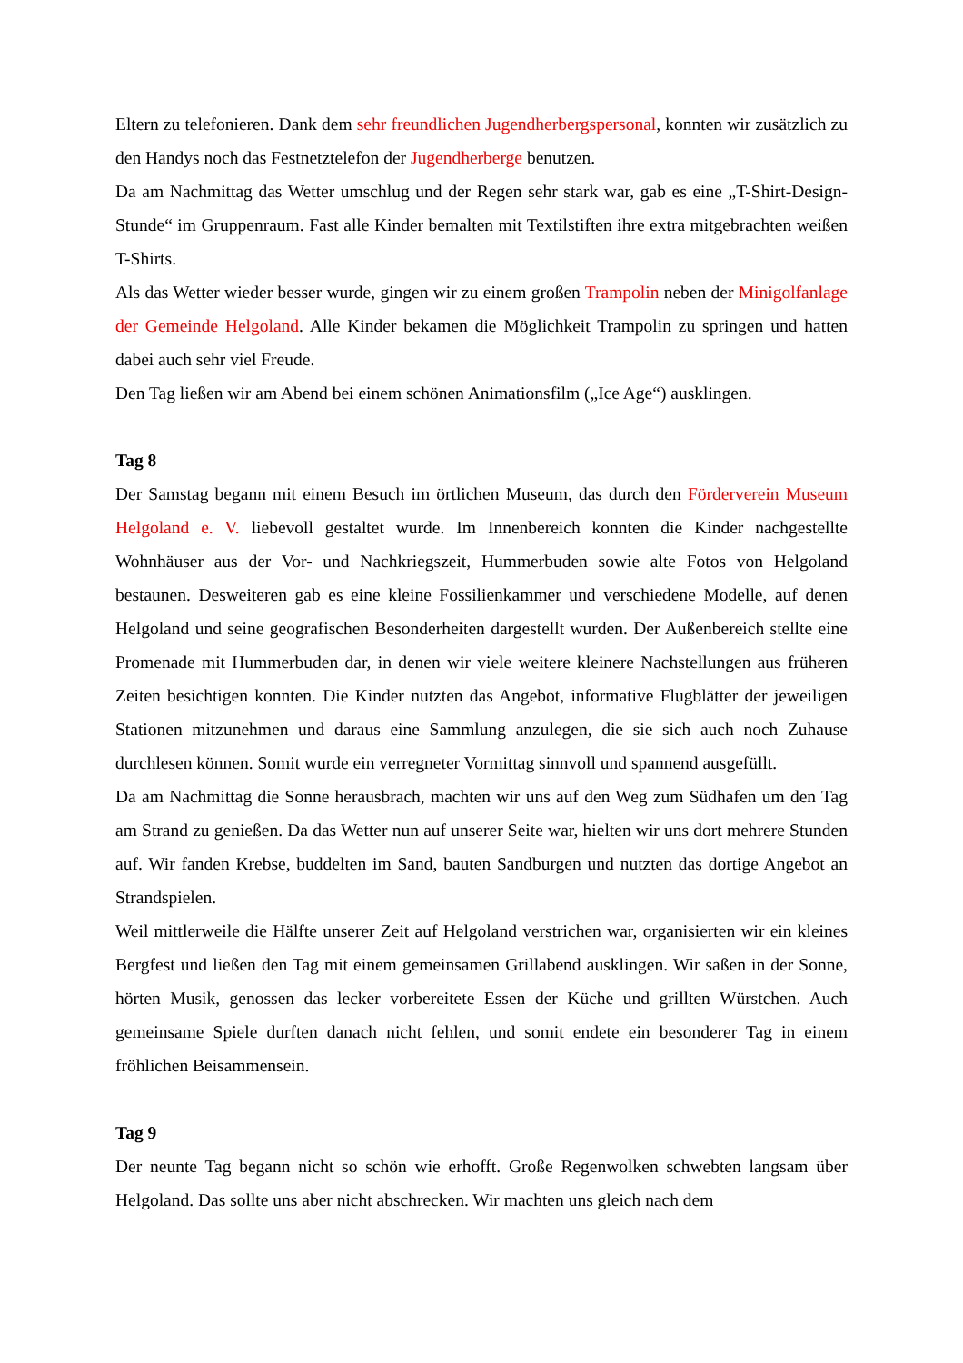Eltern zu telefonieren. Dank dem sehr freundlichen Jugendherbergspersonal, konnten wir zusätzlich zu den Handys noch das Festnetztelefon der Jugendherberge benutzen.
Da am Nachmittag das Wetter umschlug und der Regen sehr stark war, gab es eine „T-Shirt-Design-Stunde“ im Gruppenraum. Fast alle Kinder bemalten mit Textilstiften ihre extra mitgebrachten weißen T-Shirts.
Als das Wetter wieder besser wurde, gingen wir zu einem großen Trampolin neben der Minigolfanlage der Gemeinde Helgoland. Alle Kinder bekamen die Möglichkeit Trampolin zu springen und hatten dabei auch sehr viel Freude.
Den Tag ließen wir am Abend bei einem schönen Animationsfilm („Ice Age“) ausklingen.
Tag 8
Der Samstag begann mit einem Besuch im örtlichen Museum, das durch den Förderverein Museum Helgoland e. V. liebevoll gestaltet wurde. Im Innenbereich konnten die Kinder nachgestellte Wohnhäuser aus der Vor- und Nachkriegszeit, Hummerbuden sowie alte Fotos von Helgoland bestaunen. Desweiteren gab es eine kleine Fossilienkammer und verschiedene Modelle, auf denen Helgoland und seine geografischen Besonderheiten dargestellt wurden. Der Außenbereich stellte eine Promenade mit Hummerbuden dar, in denen wir viele weitere kleinere Nachstellungen aus früheren Zeiten besichtigen konnten. Die Kinder nutzten das Angebot, informative Flugblätter der jeweiligen Stationen mitzunehmen und daraus eine Sammlung anzulegen, die sie sich auch noch Zuhause durchlesen können. Somit wurde ein verregneter Vormittag sinnvoll und spannend ausgefüllt.
Da am Nachmittag die Sonne herausbrach, machten wir uns auf den Weg zum Südhafen um den Tag am Strand zu genießen. Da das Wetter nun auf unserer Seite war, hielten wir uns dort mehrere Stunden auf. Wir fanden Krebse, buddelten im Sand, bauten Sandburgen und nutzten das dortige Angebot an Strandspielen.
Weil mittlerweile die Hälfte unserer Zeit auf Helgoland verstrichen war, organisierten wir ein kleines Bergfest und ließen den Tag mit einem gemeinsamen Grillabend ausklingen. Wir saßen in der Sonne, hörten Musik, genossen das lecker vorbereitete Essen der Küche und grillten Würstchen. Auch gemeinsame Spiele durften danach nicht fehlen, und somit endete ein besonderer Tag in einem fröhlichen Beisammensein.
Tag 9
Der neunte Tag begann nicht so schön wie erhofft. Große Regenwolken schwebten langsam über Helgoland. Das sollte uns aber nicht abschrecken. Wir machten uns gleich nach dem